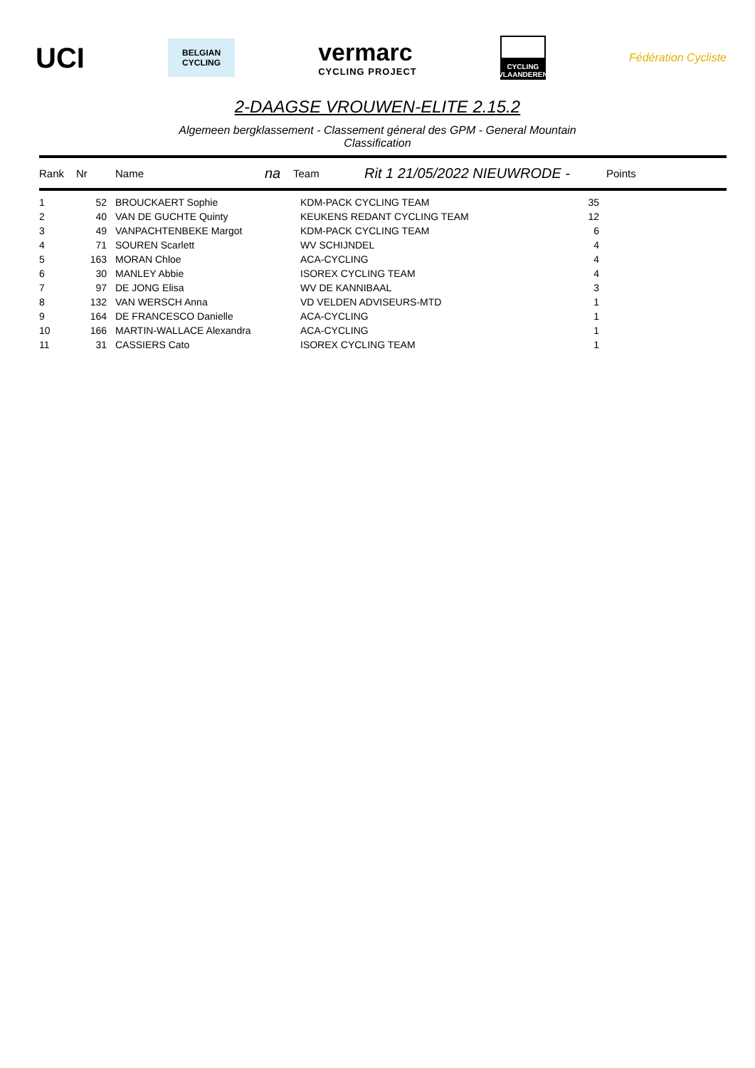UCI
BELGIAN CYCLING
vermarc
CYCLING PROJECT
CYCLING VLAANDEREN
Fédération Cycliste
2-DAAGSE VROUWEN-ELITE 2.15.2
Algemeen bergklassement - Classement géneral des GPM - General Mountain Classification
Rank Nr Name na Team Rit 1 21/05/2022 NIEUWRODE - Points
| 1 | 52 | BROUCKAERT Sophie | KDM-PACK CYCLING TEAM | 35 |
| 2 | 40 | VAN DE GUCHTE Quinty | KEUKENS REDANT CYCLING TEAM | 12 |
| 3 | 49 | VANPACHTENBEKE Margot | KDM-PACK CYCLING TEAM | 6 |
| 4 | 71 | SOUREN Scarlett | WV SCHIJNDEL | 4 |
| 5 | 163 | MORAN Chloe | ACA-CYCLING | 4 |
| 6 | 30 | MANLEY Abbie | ISOREX CYCLING TEAM | 4 |
| 7 | 97 | DE JONG Elisa | WV DE KANNIBAAL | 3 |
| 8 | 132 | VAN WERSCH Anna | VD VELDEN ADVISEURS-MTD | 1 |
| 9 | 164 | DE FRANCESCO Danielle | ACA-CYCLING | 1 |
| 10 | 166 | MARTIN-WALLACE Alexandra | ACA-CYCLING | 1 |
| 11 | 31 | CASSIERS Cato | ISOREX CYCLING TEAM | 1 |